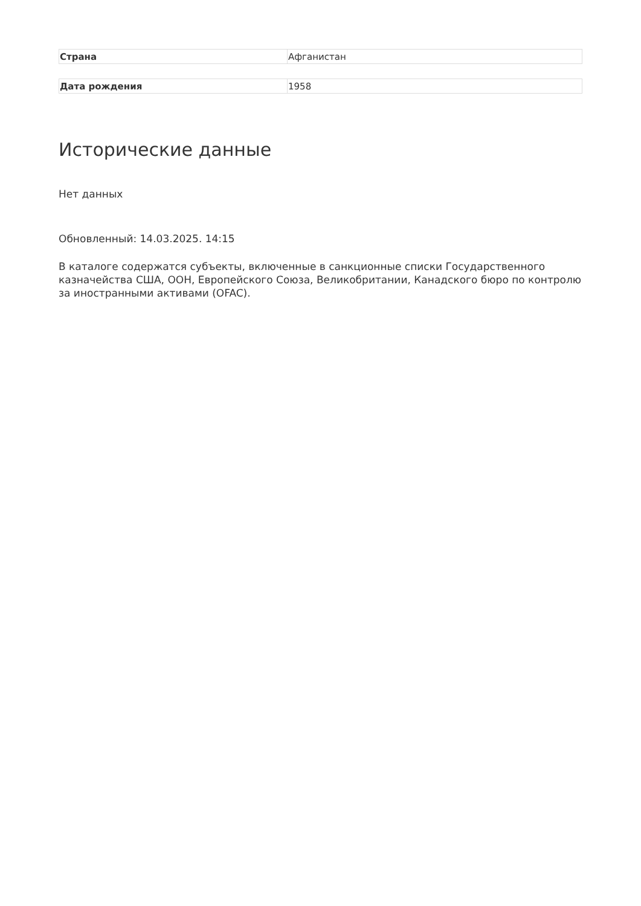| Страна | Афганистан |
| Дата рождения | 1958 |
Исторические данные
Нет данных
Обновленный: 14.03.2025. 14:15
В каталоге содержатся субъекты, включенные в санкционные списки Государственного казначейства США, ООН, Европейского Союза, Великобритании, Канадского бюро по контролю за иностранными активами (OFAC).